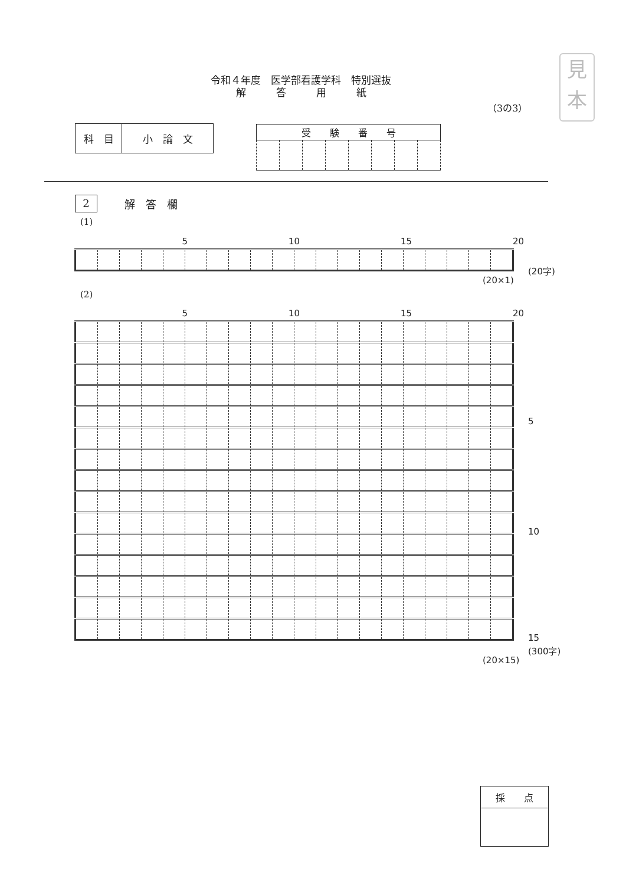見
本
令和４年度　医学部看護学科　特別選抜
解　　　答　　　用　　　紙
（3の3）
| 科 目 | 小 論 文 |
| 受 験 番 号 | | | | | | | |
| --- | --- | --- | --- | --- | --- | --- | --- |
2 解　答　欄
(1)
| | | | | 5 | | | | | 10 | | | | | 15 | | | | | 20 |
(20字)
(20×1)
(2)
| | | | | 5 | | | | | 10 | | | | | 15 | | | | | 20 |
5
10
15
(300字)
(20×15)
| 採 点 |